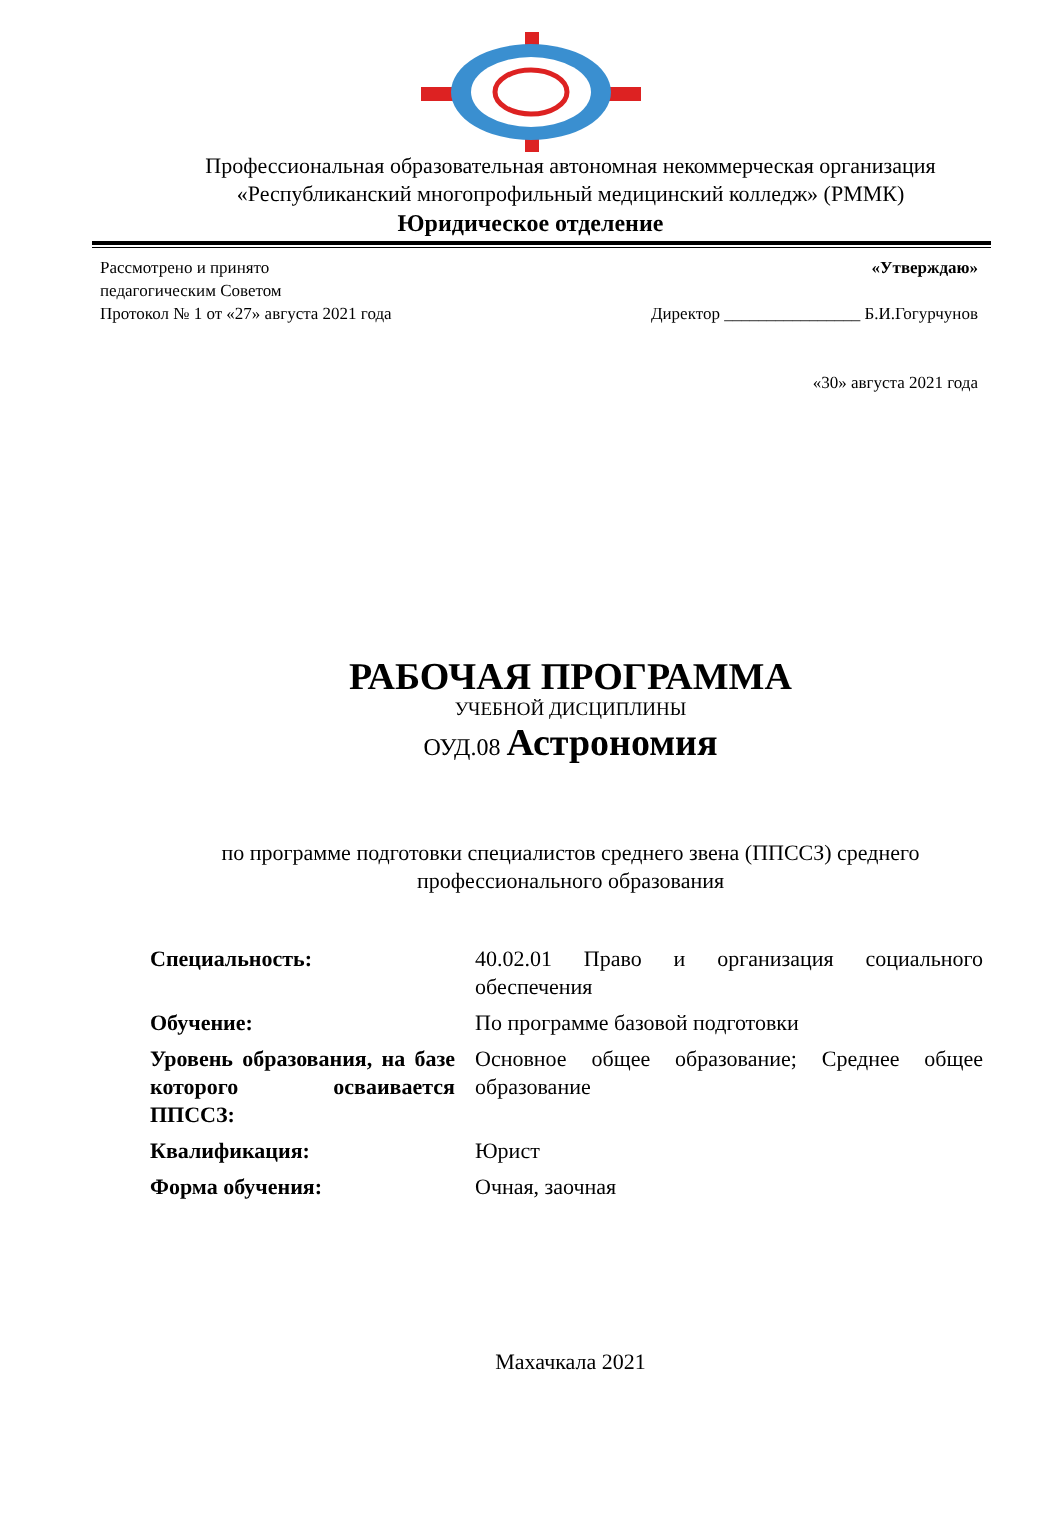Профессиональная образовательная автономная некоммерческая организация «Республиканский многопрофильный медицинский колледж» (РММК)
Юридическое отделение
Рассмотрено и принято
педагогическим Советом
Протокол № 1 от «27» августа 2021 года
«Утверждаю»
Директор ________________ Б.И.Гогурчунов
«30» августа 2021 года
РАБОЧАЯ ПРОГРАММА
УЧЕБНОЙ ДИСЦИПЛИНЫ
ОУД.08 Астрономия
по программе подготовки специалистов среднего звена (ППССЗ) среднего профессионального образования
| Специальность: | 40.02.01 Право и организация социального обеспечения |
| Обучение: | По программе базовой подготовки |
| Уровень образования, на базе которого осваивается ППССЗ: | Основное общее образование; Среднее общее образование |
| Квалификация: | Юрист |
| Форма обучения: | Очная, заочная |
Махачкала 2021